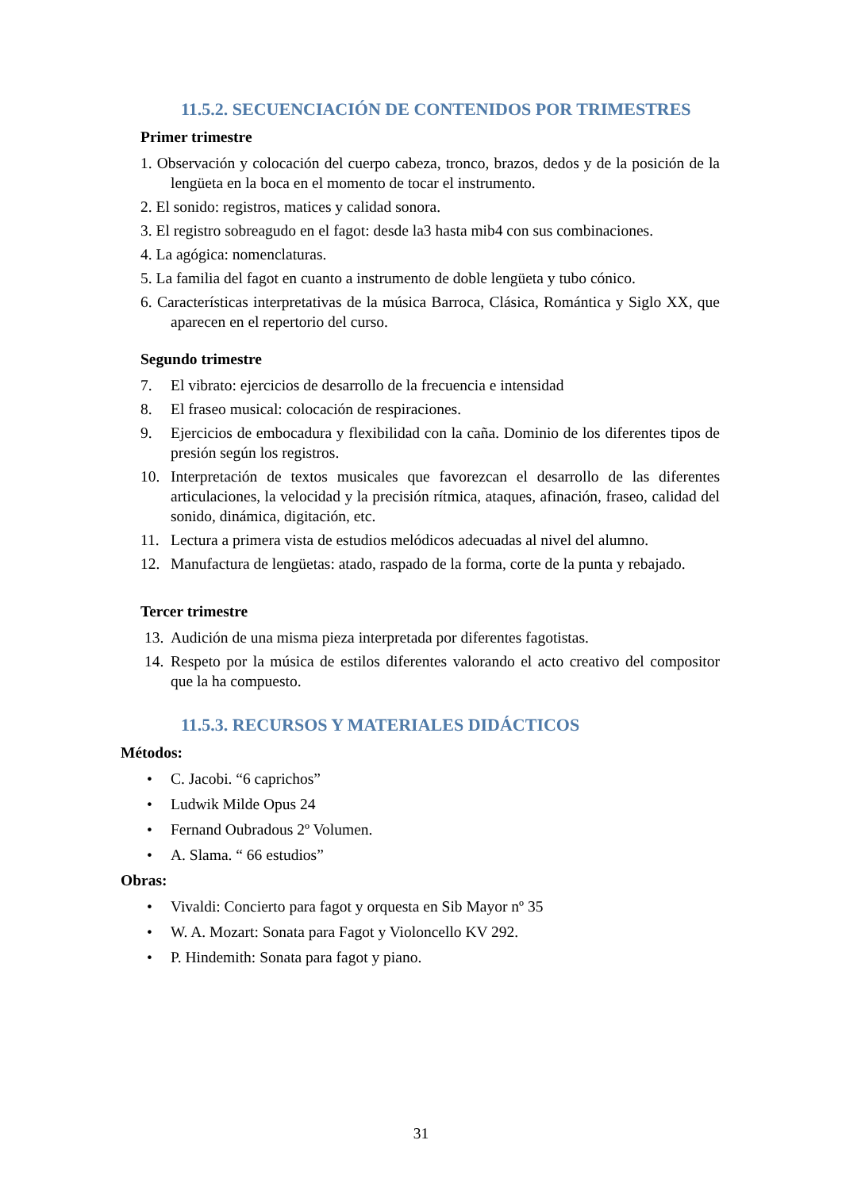11.5.2. SECUENCIACIÓN DE CONTENIDOS POR TRIMESTRES
Primer trimestre
1. Observación y colocación del cuerpo cabeza, tronco, brazos, dedos y de la posición de la lengüeta en la boca en el momento de tocar el instrumento.
2. El sonido: registros, matices y calidad sonora.
3. El registro sobreagudo en el fagot: desde la3 hasta mib4 con sus combinaciones.
4. La agógica: nomenclaturas.
5. La familia del fagot en cuanto a instrumento de doble lengüeta y tubo cónico.
6. Características interpretativas de la música Barroca, Clásica, Romántica y Siglo XX, que aparecen en el repertorio del curso.
Segundo trimestre
7. El vibrato: ejercicios de desarrollo de la frecuencia e intensidad
8. El fraseo musical: colocación de respiraciones.
9. Ejercicios de embocadura y flexibilidad con la caña. Dominio de los diferentes tipos de presión según los registros.
10. Interpretación de textos musicales que favorezcan el desarrollo de las diferentes articulaciones, la velocidad y la precisión rítmica, ataques, afinación, fraseo, calidad del sonido, dinámica, digitación, etc.
11. Lectura a primera vista de estudios melódicos adecuadas al nivel del alumno.
12. Manufactura de lengüetas: atado, raspado de la forma, corte de la punta y rebajado.
Tercer trimestre
13. Audición de una misma pieza interpretada por diferentes fagotistas.
14. Respeto por la música de estilos diferentes valorando el acto creativo del compositor que la ha compuesto.
11.5.3. RECURSOS Y MATERIALES DIDÁCTICOS
Métodos:
• C. Jacobi. “6 caprichos”
• Ludwik Milde Opus 24
• Fernand Oubradous 2º Volumen.
• A. Slama. “ 66 estudios”
Obras:
• Vivaldi: Concierto para fagot y orquesta en Sib Mayor nº 35
• W. A. Mozart: Sonata para Fagot y Violoncello KV 292.
• P. Hindemith: Sonata para fagot y piano.
31